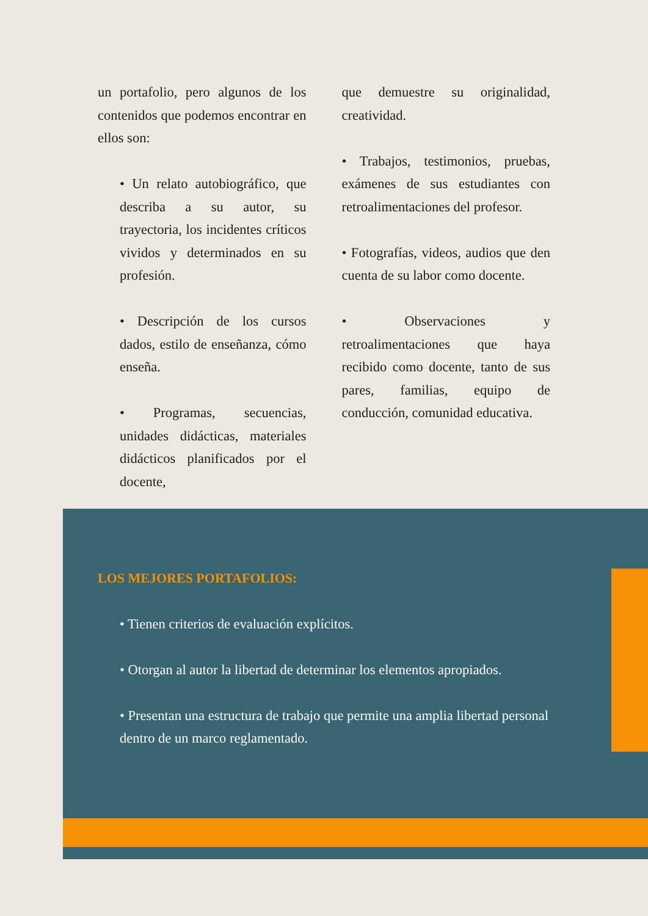un portafolio, pero algunos de los contenidos que podemos encontrar en ellos son:
• Un relato autobiográfico, que describa a su autor, su trayectoria, los incidentes críticos vividos y determinados en su profesión.
• Descripción de los cursos dados, estilo de enseñanza, cómo enseña.
• Programas, secuencias, unidades didácticas, materiales didácticos planificados por el docente,
que demuestre su originalidad, creatividad.
• Trabajos, testimonios, pruebas, exámenes de sus estudiantes con retroalimentaciones del profesor.
• Fotografías, videos, audios que den cuenta de su labor como docente.
• Observaciones y retroalimentaciones que haya recibido como docente, tanto de sus pares, familias, equipo de conducción, comunidad educativa.
LOS MEJORES PORTAFOLIOS:
• Tienen criterios de evaluación explícitos.
• Otorgan al autor la libertad de determinar los elementos apropiados.
• Presentan una estructura de trabajo que permite una amplia libertad personal dentro de un marco reglamentado.